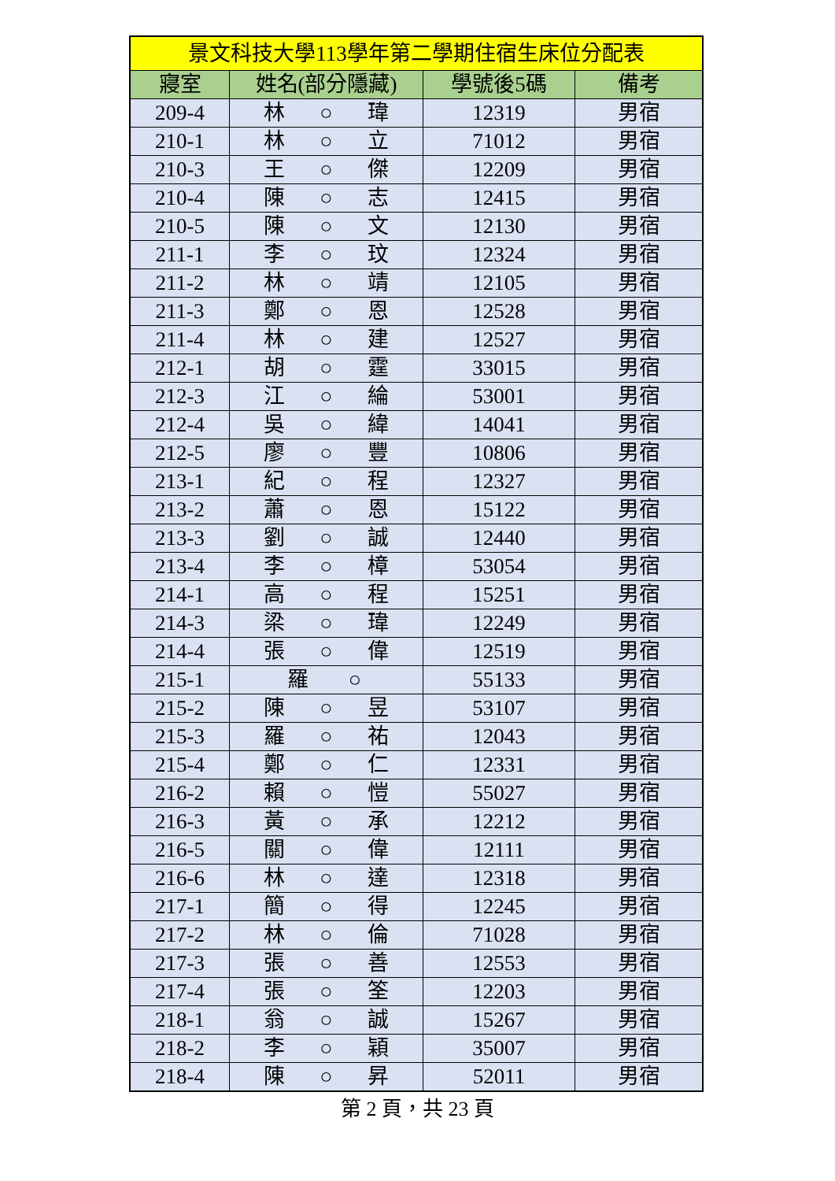| 景文科技大學113學年第二學期住宿生床位分配表 | | | |
| --- | --- | --- | --- |
| 寢室 | 姓名(部分隱藏) | 學號後5碼 | 備考 |
| 209-4 | 林 ○ 瑋 | 12319 | 男宿 |
| 210-1 | 林 ○ 立 | 71012 | 男宿 |
| 210-3 | 王 ○ 傑 | 12209 | 男宿 |
| 210-4 | 陳 ○ 志 | 12415 | 男宿 |
| 210-5 | 陳 ○ 文 | 12130 | 男宿 |
| 211-1 | 李 ○ 玟 | 12324 | 男宿 |
| 211-2 | 林 ○ 靖 | 12105 | 男宿 |
| 211-3 | 鄭 ○ 恩 | 12528 | 男宿 |
| 211-4 | 林 ○ 建 | 12527 | 男宿 |
| 212-1 | 胡 ○ 霆 | 33015 | 男宿 |
| 212-3 | 江 ○ 綸 | 53001 | 男宿 |
| 212-4 | 吳 ○ 緯 | 14041 | 男宿 |
| 212-5 | 廖 ○ 豐 | 10806 | 男宿 |
| 213-1 | 紀 ○ 程 | 12327 | 男宿 |
| 213-2 | 蕭 ○ 恩 | 15122 | 男宿 |
| 213-3 | 劉 ○ 誠 | 12440 | 男宿 |
| 213-4 | 李 ○ 樟 | 53054 | 男宿 |
| 214-1 | 高 ○ 程 | 15251 | 男宿 |
| 214-3 | 梁 ○ 瑋 | 12249 | 男宿 |
| 214-4 | 張 ○ 偉 | 12519 | 男宿 |
| 215-1 | 羅 ○ | 55133 | 男宿 |
| 215-2 | 陳 ○ 昱 | 53107 | 男宿 |
| 215-3 | 羅 ○ 祐 | 12043 | 男宿 |
| 215-4 | 鄭 ○ 仁 | 12331 | 男宿 |
| 216-2 | 賴 ○ 愷 | 55027 | 男宿 |
| 216-3 | 黃 ○ 承 | 12212 | 男宿 |
| 216-5 | 關 ○ 偉 | 12111 | 男宿 |
| 216-6 | 林 ○ 達 | 12318 | 男宿 |
| 217-1 | 簡 ○ 得 | 12245 | 男宿 |
| 217-2 | 林 ○ 倫 | 71028 | 男宿 |
| 217-3 | 張 ○ 善 | 12553 | 男宿 |
| 217-4 | 張 ○ 筌 | 12203 | 男宿 |
| 218-1 | 翁 ○ 誠 | 15267 | 男宿 |
| 218-2 | 李 ○ 穎 | 35007 | 男宿 |
| 218-4 | 陳 ○ 昇 | 52011 | 男宿 |
第 2 頁，共 23 頁